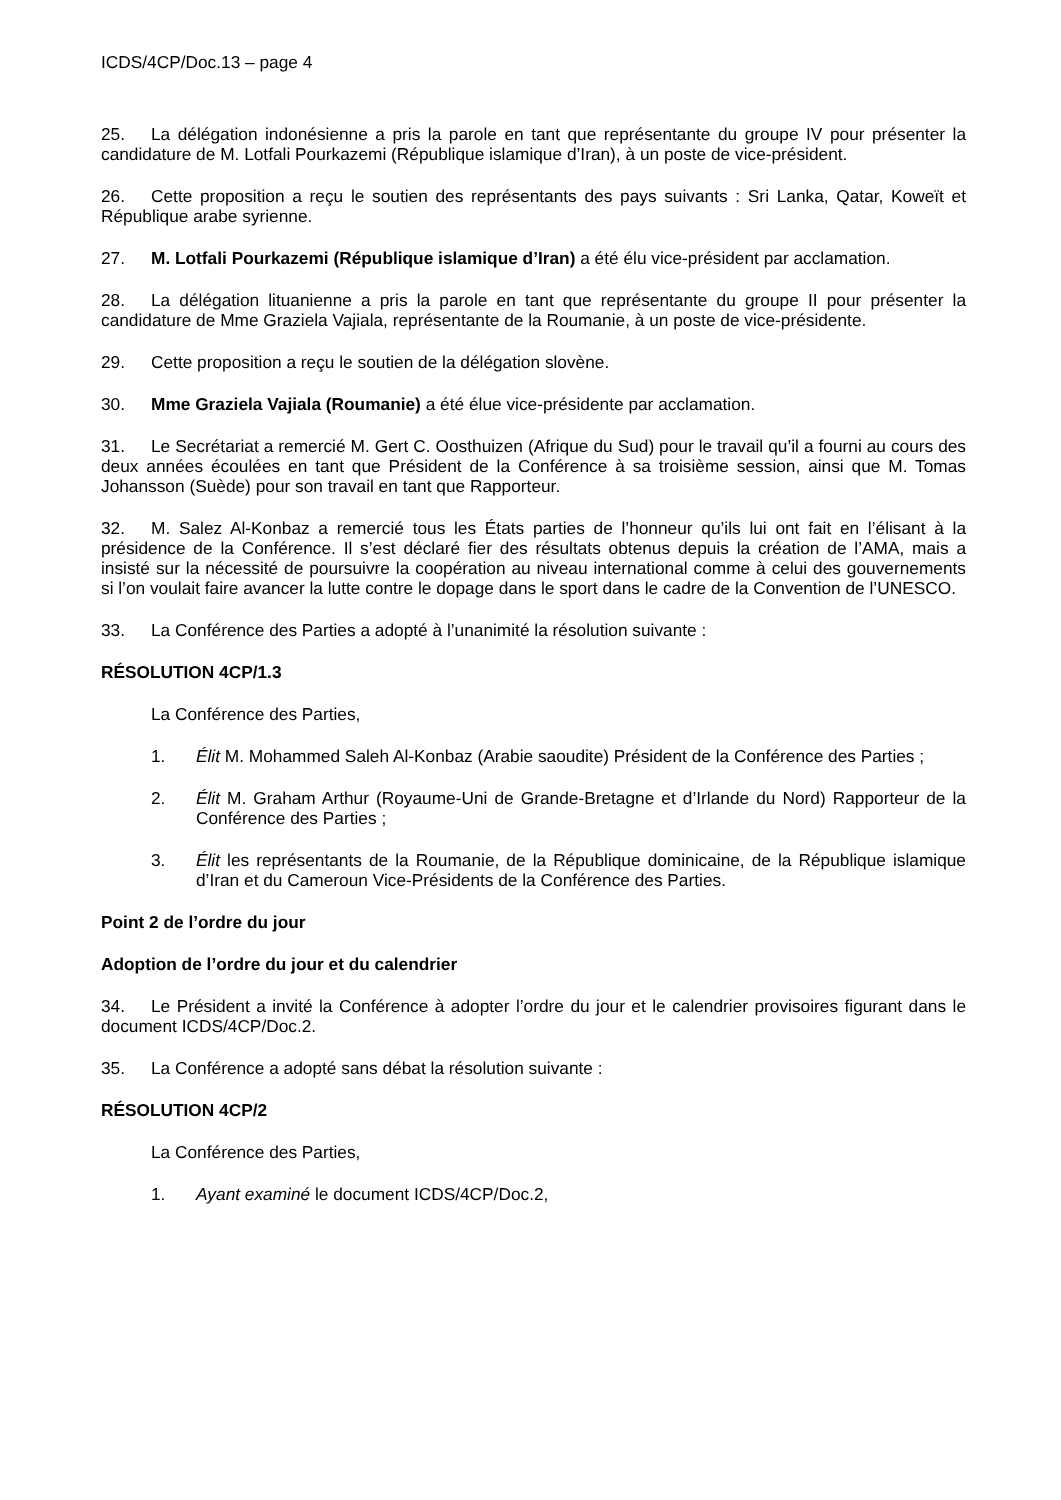ICDS/4CP/Doc.13 – page 4
25. La délégation indonésienne a pris la parole en tant que représentante du groupe IV pour présenter la candidature de M. Lotfali Pourkazemi (République islamique d’Iran), à un poste de vice-président.
26. Cette proposition a reçu le soutien des représentants des pays suivants : Sri Lanka, Qatar, Koweït et République arabe syrienne.
27. M. Lotfali Pourkazemi (République islamique d’Iran) a été élu vice-président par acclamation.
28. La délégation lituanienne a pris la parole en tant que représentante du groupe II pour présenter la candidature de Mme Graziela Vajiala, représentante de la Roumanie, à un poste de vice-présidente.
29. Cette proposition a reçu le soutien de la délégation slovène.
30. Mme Graziela Vajiala (Roumanie) a été élue vice-présidente par acclamation.
31. Le Secrétariat a remercié M. Gert C. Oosthuizen (Afrique du Sud) pour le travail qu’il a fourni au cours des deux années écoulées en tant que Président de la Conférence à sa troisième session, ainsi que M. Tomas Johansson (Suède) pour son travail en tant que Rapporteur.
32. M. Salez Al-Konbaz a remercié tous les États parties de l’honneur qu’ils lui ont fait en l’élisant à la présidence de la Conférence. Il s’est déclaré fier des résultats obtenus depuis la création de l’AMA, mais a insisté sur la nécessité de poursuivre la coopération au niveau international comme à celui des gouvernements si l’on voulait faire avancer la lutte contre le dopage dans le sport dans le cadre de la Convention de l’UNESCO.
33. La Conférence des Parties a adopté à l’unanimité la résolution suivante :
RÉSOLUTION 4CP/1.3
La Conférence des Parties,
1. Élit M. Mohammed Saleh Al-Konbaz (Arabie saoudite) Président de la Conférence des Parties ;
2. Élit M. Graham Arthur (Royaume-Uni de Grande-Bretagne et d’Irlande du Nord) Rapporteur de la Conférence des Parties ;
3. Élit les représentants de la Roumanie, de la République dominicaine, de la République islamique d’Iran et du Cameroun Vice-Présidents de la Conférence des Parties.
Point 2 de l’ordre du jour
Adoption de l’ordre du jour et du calendrier
34. Le Président a invité la Conférence à adopter l’ordre du jour et le calendrier provisoires figurant dans le document ICDS/4CP/Doc.2.
35. La Conférence a adopté sans débat la résolution suivante :
RÉSOLUTION 4CP/2
La Conférence des Parties,
1. Ayant examiné le document ICDS/4CP/Doc.2,